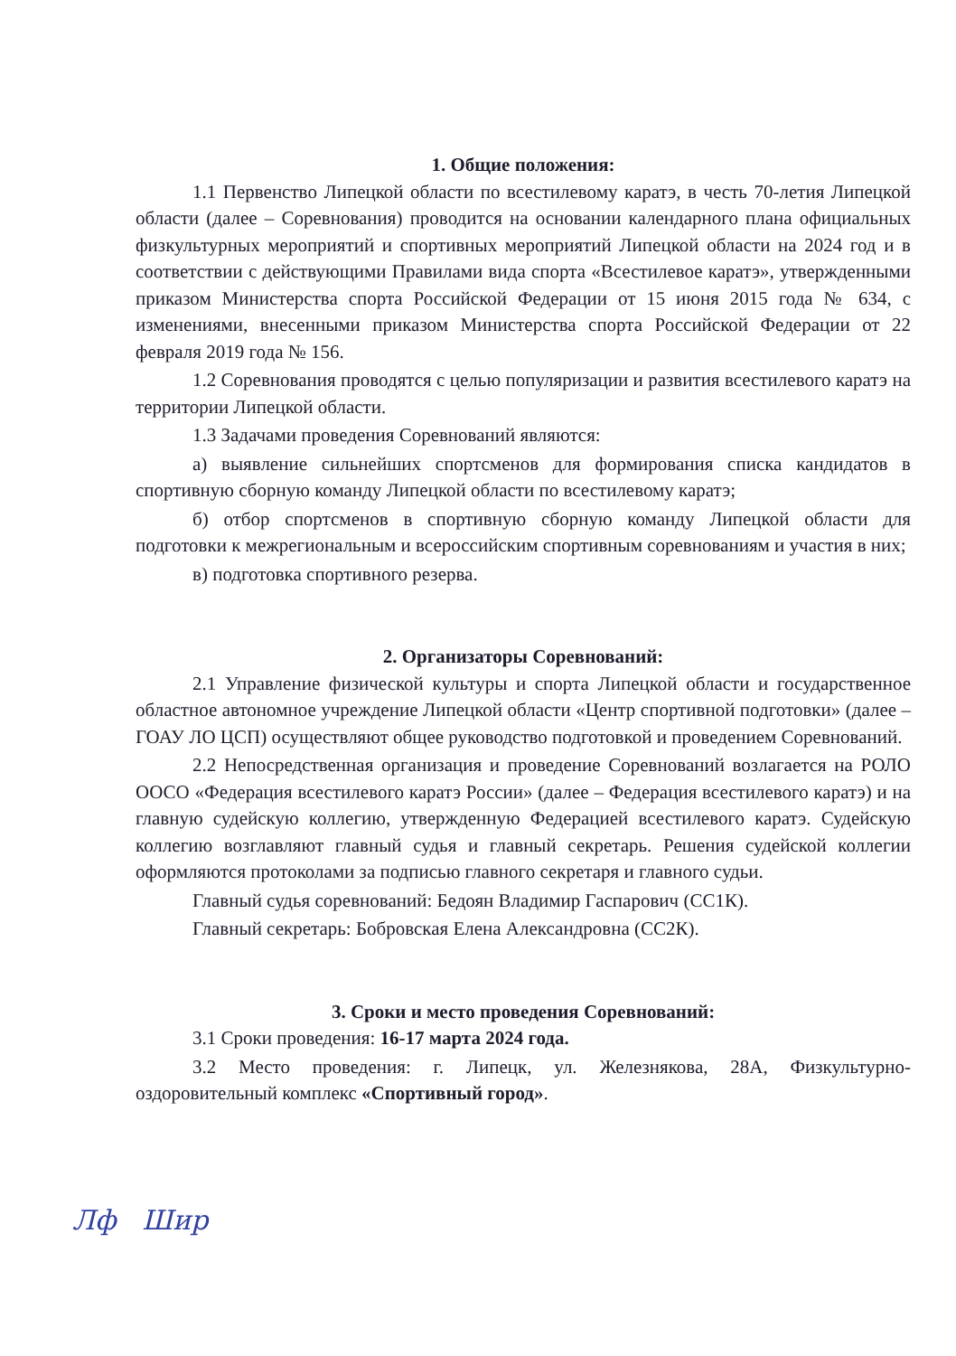1. Общие положения:
1.1 Первенство Липецкой области по всестилевому каратэ, в честь 70-летия Липецкой области (далее – Соревнования) проводится на основании календарного плана официальных физкультурных мероприятий и спортивных мероприятий Липецкой области на 2024 год и в соответствии с действующими Правилами вида спорта «Всестилевое каратэ», утвержденными приказом Министерства спорта Российской Федерации от 15 июня 2015 года № 634, с изменениями, внесенными приказом Министерства спорта Российской Федерации от 22 февраля 2019 года № 156.
1.2 Соревнования проводятся с целью популяризации и развития всестилевого каратэ на территории Липецкой области.
1.3 Задачами проведения Соревнований являются:
а) выявление сильнейших спортсменов для формирования списка кандидатов в спортивную сборную команду Липецкой области по всестилевому каратэ;
б) отбор спортсменов в спортивную сборную команду Липецкой области для подготовки к межрегиональным и всероссийским спортивным соревнованиям и участия в них;
в) подготовка спортивного резерва.
2. Организаторы Соревнований:
2.1 Управление физической культуры и спорта Липецкой области и государственное областное автономное учреждение Липецкой области «Центр спортивной подготовки» (далее – ГОАУ ЛО ЦСП) осуществляют общее руководство подготовкой и проведением Соревнований.
2.2 Непосредственная организация и проведение Соревнований возлагается на РОЛО ООСО «Федерация всестилевого каратэ России» (далее – Федерация всестилевого каратэ) и на главную судейскую коллегию, утвержденную Федерацией всестилевого каратэ. Судейскую коллегию возглавляют главный судья и главный секретарь. Решения судейской коллегии оформляются протоколами за подписью главного секретаря и главного судьи.
Главный судья соревнований: Бедоян Владимир Гаспарович (СС1К).
Главный секретарь: Бобровская Елена Александровна (СС2К).
3. Сроки и место проведения Соревнований:
3.1 Сроки проведения: 16-17 марта 2024 года.
3.2 Место проведения: г. Липецк, ул. Железнякова, 28А, Физкультурно-оздоровительный комплекс «Спортивный город».
Лф Шир